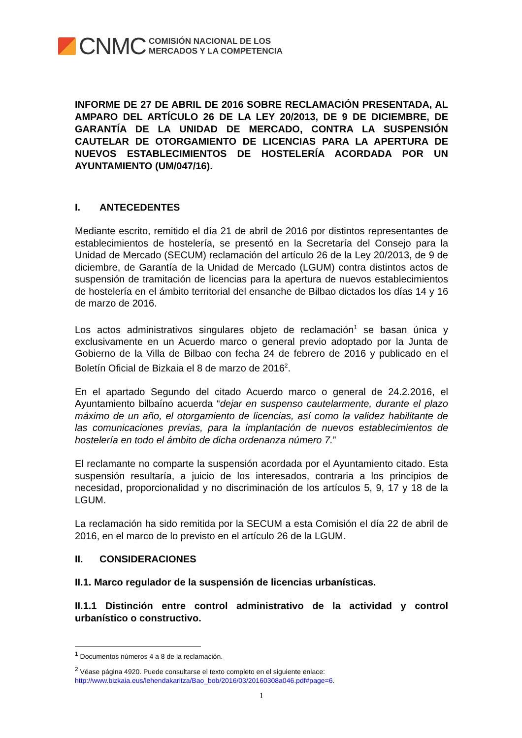CNMC
COMISIÓN NACIONAL DE LOS
MERCADOS Y LA COMPETENCIA
INFORME DE 27 DE ABRIL DE 2016 SOBRE RECLAMACIÓN PRESENTADA, AL AMPARO DEL ARTÍCULO 26 DE LA LEY 20/2013, DE 9 DE DICIEMBRE, DE GARANTÍA DE LA UNIDAD DE MERCADO, CONTRA LA SUSPENSIÓN CAUTELAR DE OTORGAMIENTO DE LICENCIAS PARA LA APERTURA DE NUEVOS ESTABLECIMIENTOS DE HOSTELERÍA ACORDADA POR UN AYUNTAMIENTO (UM/047/16).
I. ANTECEDENTES
Mediante escrito, remitido el día 21 de abril de 2016 por distintos representantes de establecimientos de hostelería, se presentó en la Secretaría del Consejo para la Unidad de Mercado (SECUM) reclamación del artículo 26 de la Ley 20/2013, de 9 de diciembre, de Garantía de la Unidad de Mercado (LGUM) contra distintos actos de suspensión de tramitación de licencias para la apertura de nuevos establecimientos de hostelería en el ámbito territorial del ensanche de Bilbao dictados los días 14 y 16 de marzo de 2016.
Los actos administrativos singulares objeto de reclamación<sup>1</sup> se basan única y exclusivamente en un Acuerdo marco o general previo adoptado por la Junta de Gobierno de la Villa de Bilbao con fecha 24 de febrero de 2016 y publicado en el Boletín Oficial de Bizkaia el 8 de marzo de 2016<sup>2</sup>.
En el apartado Segundo del citado Acuerdo marco o general de 24.2.2016, el Ayuntamiento bilbaíno acuerda “dejar en suspenso cautelarmente, durante el plazo máximo de un año, el otorgamiento de licencias, así como la validez habilitante de las comunicaciones previas, para la implantación de nuevos establecimientos de hostelería en todo el ámbito de dicha ordenanza número 7.”
El reclamante no comparte la suspensión acordada por el Ayuntamiento citado. Esta suspensión resultaría, a juicio de los interesados, contraria a los principios de necesidad, proporcionalidad y no discriminación de los artículos 5, 9, 17 y 18 de la LGUM.
La reclamación ha sido remitida por la SECUM a esta Comisión el día 22 de abril de 2016, en el marco de lo previsto en el artículo 26 de la LGUM.
II. CONSIDERACIONES
II.1. Marco regulador de la suspensión de licencias urbanísticas.
II.1.1 Distinción entre control administrativo de la actividad y control urbanístico o constructivo.
<sup>1</sup> Documentos números 4 a 8 de la reclamación.
<sup>2</sup> Véase página 4920. Puede consultarse el texto completo en el siguiente enlace:
http://www.bizkaia.eus/lehendakaritza/Bao_bob/2016/03/20160308a046.pdf#page=6.
1